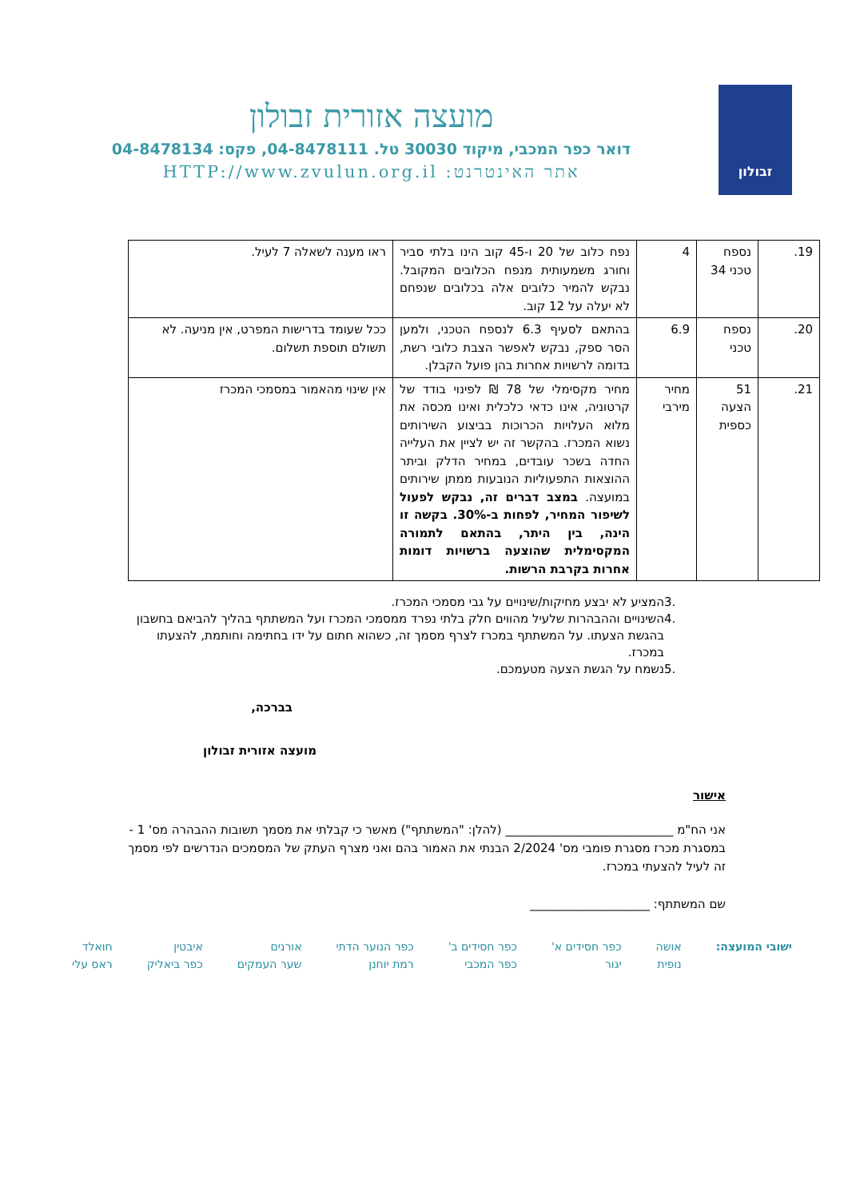זבולון
מועצה אזורית זבולון
דואר כפר המכבי, מיקוד 30030 טל. 04-8478111, פקס: 04-8478134
אתר האינטרנט: HTTP://www.zvulun.org.il
| 19. | נספח טכני 34 | 4 | נפח כלוב של 20 ו-45 קוב הינו בלתי סביר וחורג משמעותית מנפח הכלובים המקובל. נבקש להמיר כלובים אלה בכלובים שנפחם לא יעלה על 12 קוב. | ראו מענה לשאלה 7 לעיל. |
| 20. | נספח טכני | 6.9 | בהתאם לסעיף 6.3 לנספח הטכני, ולמען הסר ספק, נבקש לאפשר הצבת כלובי רשת, בדומה לרשויות אחרות בהן פועל הקבלן. | ככל שעומד בדרישות המפרט, אין מניעה. לא תשולם תוספת תשלום. |
| 21. | 51 הצעה כספית | מחיר מירבי | מחיר מקסימלי של 78 ₪ לפינוי בודד של קרטוניה, אינו כדאי כלכלית ואינו מכסה את מלוא העלויות הכרוכות בביצוע השירותים נשוא המכרז. בהקשר זה יש לציין את העלייה החדה בשכר עובדים, במחיר הדלק וביתר ההוצאות התפעוליות הנובעות ממתן שירותים במועצה. במצב דברים זה, נבקש לפעול לשיפור המחיר, לפחות ב-30%. בקשה זו הינה, בין היתר, בהתאם לתמורה המקסימלית שהוצעה ברשויות דומות אחרות בקרבת הרשות. | אין שינוי מהאמור במסמכי המכרז |
3. המציע לא יבצע מחיקות/שינויים על גבי מסמכי המכרז.
4. השינויים וההבהרות שלעיל מהווים חלק בלתי נפרד ממסמכי המכרז ועל המשתתף בהליך להביאם בחשבון בהגשת הצעתו. על המשתתף במכרז לצרף מסמך זה, כשהוא חתום על ידו בחתימה וחותמת, להצעתו במכרז.
5. נשמח על הגשת הצעה מטעמכם.
בברכה,
מועצה אזורית זבולון
אישור
אני הח"מ ____________________________ (להלן: "המשתתף") מאשר כי קבלתי את מסמך תשובות ההבהרה מס' 1 - במסגרת מכרז מסגרת פומבי מס' 2/2024 הבנתי את האמור בהם ואני מצרף העתק של המסמכים הנדרשים לפי מסמך זה לעיל להצעתי במכרז.
שם המשתתף: ____________________
ישובי המועצה: אושה
נופית
כפר חסידים א'
יגור
כפר חסידים ב'
כפר המכבי
כפר הנוער הדתי
רמת יוחנן
אורנים
שער העמקים
איבטין
כפר ביאליק
חואלד
ראס עלי